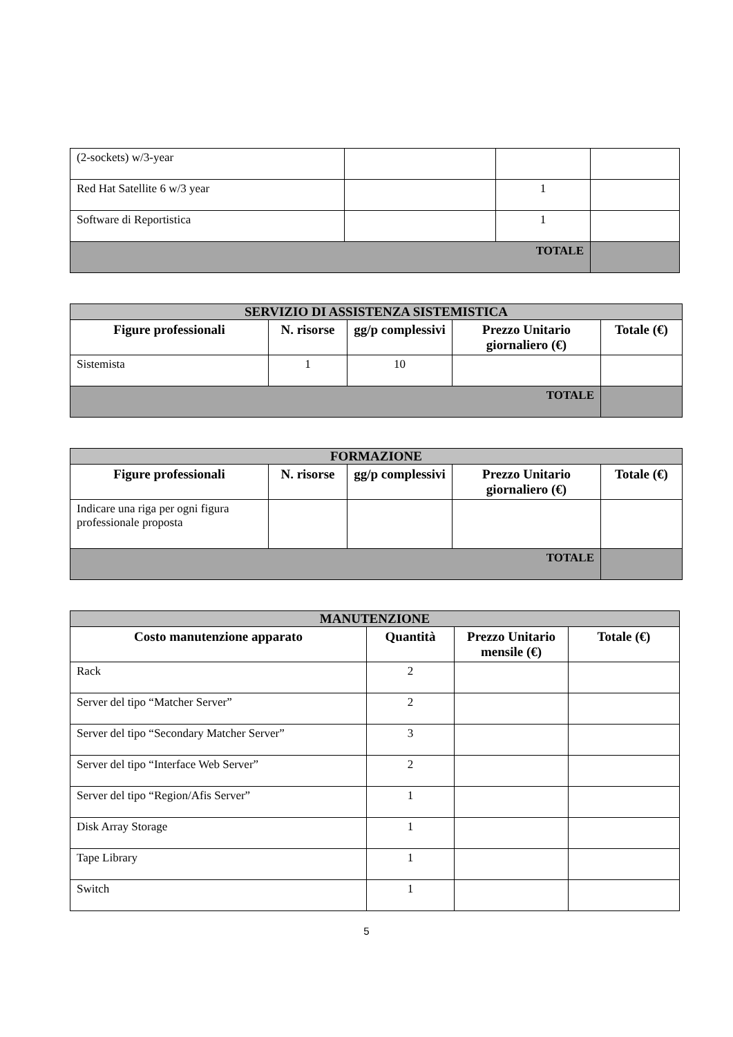| (2-sockets) w/3-year | | | |
| Red Hat Satellite 6 w/3 year | | 1 | |
| Software di Reportistica | | 1 | |
| TOTALE | | | |
| SERVIZIO DI ASSISTENZA SISTEMISTICA | | | | |
| Figure professionali | N. risorse | gg/p complessivi | Prezzo Unitario giornaliero (€) | Totale (€) |
| Sistemista | 1 | 10 | | |
| TOTALE | | | | |
| FORMAZIONE | | | | |
| Figure professionali | N. risorse | gg/p complessivi | Prezzo Unitario giornaliero (€) | Totale (€) |
| Indicare una riga per ogni figura professionale proposta | | | | |
| TOTALE | | | | |
| MANUTENZIONE | | | |
| Costo manutenzione apparato | Quantità | Prezzo Unitario mensile (€) | Totale (€) |
| Rack | 2 | | |
| Server del tipo “Matcher Server” | 2 | | |
| Server del tipo “Secondary Matcher Server” | 3 | | |
| Server del tipo “Interface Web Server” | 2 | | |
| Server del tipo “Region/Afis Server” | 1 | | |
| Disk Array Storage | 1 | | |
| Tape Library | 1 | | |
| Switch | 1 | | |
5